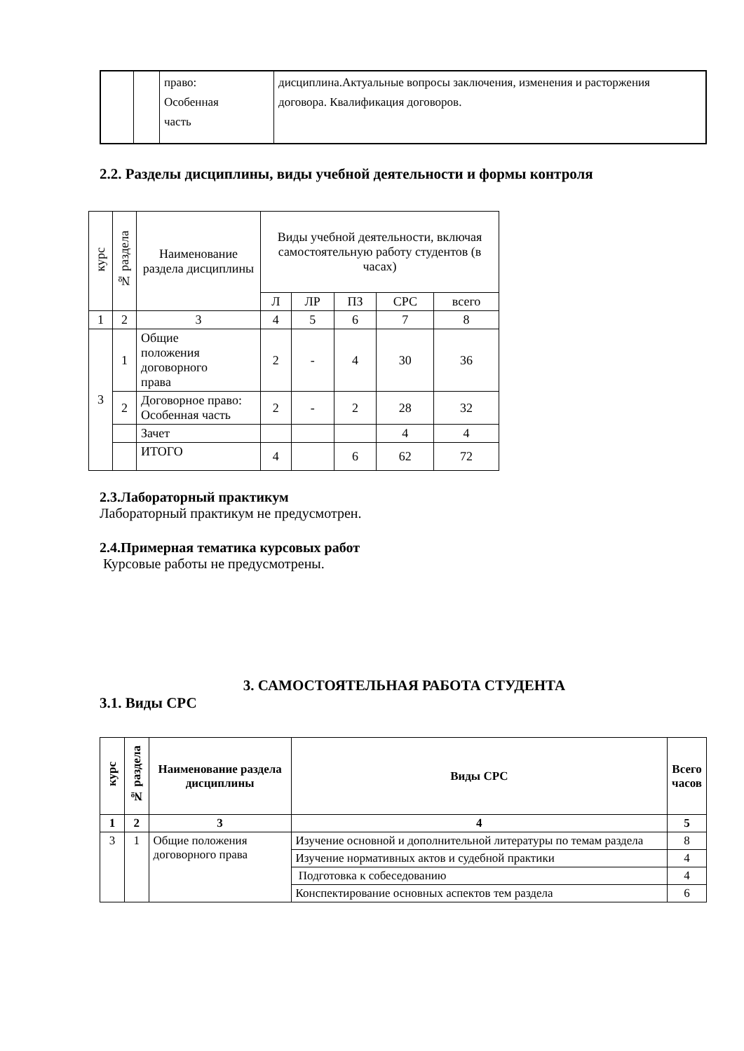| | | право: Особенная часть | дисциплина.Актуальные вопросы заключения, изменения и расторжения договора. Квалификация договоров. |
2.2. Разделы дисциплины, виды учебной деятельности и формы контроля
| курс | № раздела | Наименование раздела дисциплины | Виды учебной деятельности, включая самостоятельную работу студентов (в часах) | | | | |
| --- | --- | --- | --- | --- | --- | --- | --- |
| | | | Л | ЛР | ПЗ | СРС | всего |
| 1 | 2 | 3 | 4 | 5 | 6 | 7 | 8 |
| 3 | 1 | Общие положения договорного права | 2 | - | 4 | 30 | 36 |
| | 2 | Договорное право: Особенная часть | 2 | - | 2 | 28 | 32 |
| | | Зачет | | | | 4 | 4 |
| | | ИТОГО | 4 | | 6 | 62 | 72 |
2.3.Лабораторный практикум
Лабораторный практикум не предусмотрен.
2.4.Примерная тематика курсовых работ
Курсовые работы не предусмотрены.
3. САМОСТОЯТЕЛЬНАЯ РАБОТА СТУДЕНТА
3.1. Виды СРС
| курс | № раздела | Наименование раздела дисциплины | Виды СРС | Всего часов |
| --- | --- | --- | --- | --- |
| 1 | 2 | 3 | 4 | 5 |
| 3 | 1 | Общие положения договорного права | Изучение основной и дополнительной литературы по темам раздела | 8 |
| | | | Изучение нормативных актов и судебной практики | 4 |
| | | | Подготовка к собеседованию | 4 |
| | | | Конспектирование основных аспектов тем раздела | 6 |